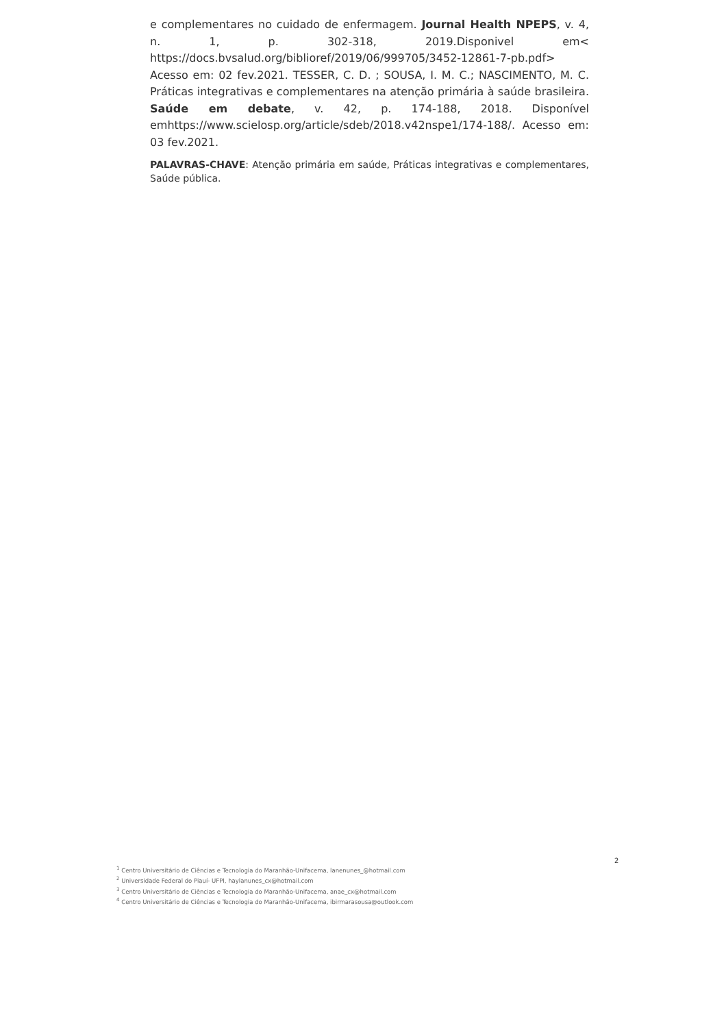e complementares no cuidado de enfermagem. Journal Health NPEPS, v. 4, n. 1, p. 302-318, 2019.Disponivel em< https://docs.bvsalud.org/biblioref/2019/06/999705/3452-12861-7-pb.pdf> Acesso em: 02 fev.2021. TESSER, C. D. ; SOUSA, I. M. C.; NASCIMENTO, M. C. Práticas integrativas e complementares na atenção primária à saúde brasileira. Saúde em debate, v. 42, p. 174-188, 2018. Disponível emhttps://www.scielosp.org/article/sdeb/2018.v42nspe1/174-188/. Acesso em: 03 fev.2021.
PALAVRAS-CHAVE: Atenção primária em saúde, Práticas integrativas e complementares, Saúde pública.
2
<sup>1</sup> Centro Universitário de Ciências e Tecnologia do Maranhão-Unifacema, lanenunes_@hotmail.com
<sup>2</sup> Universidade Federal do Piauí- UFPI, haylanunes_cx@hotmail.com
<sup>3</sup> Centro Universitário de Ciências e Tecnologia do Maranhão-Unifacema, anae_cx@hotmail.com
<sup>4</sup> Centro Universitário de Ciências e Tecnologia do Maranhão-Unifacema, ibirmarasousa@outlook.com